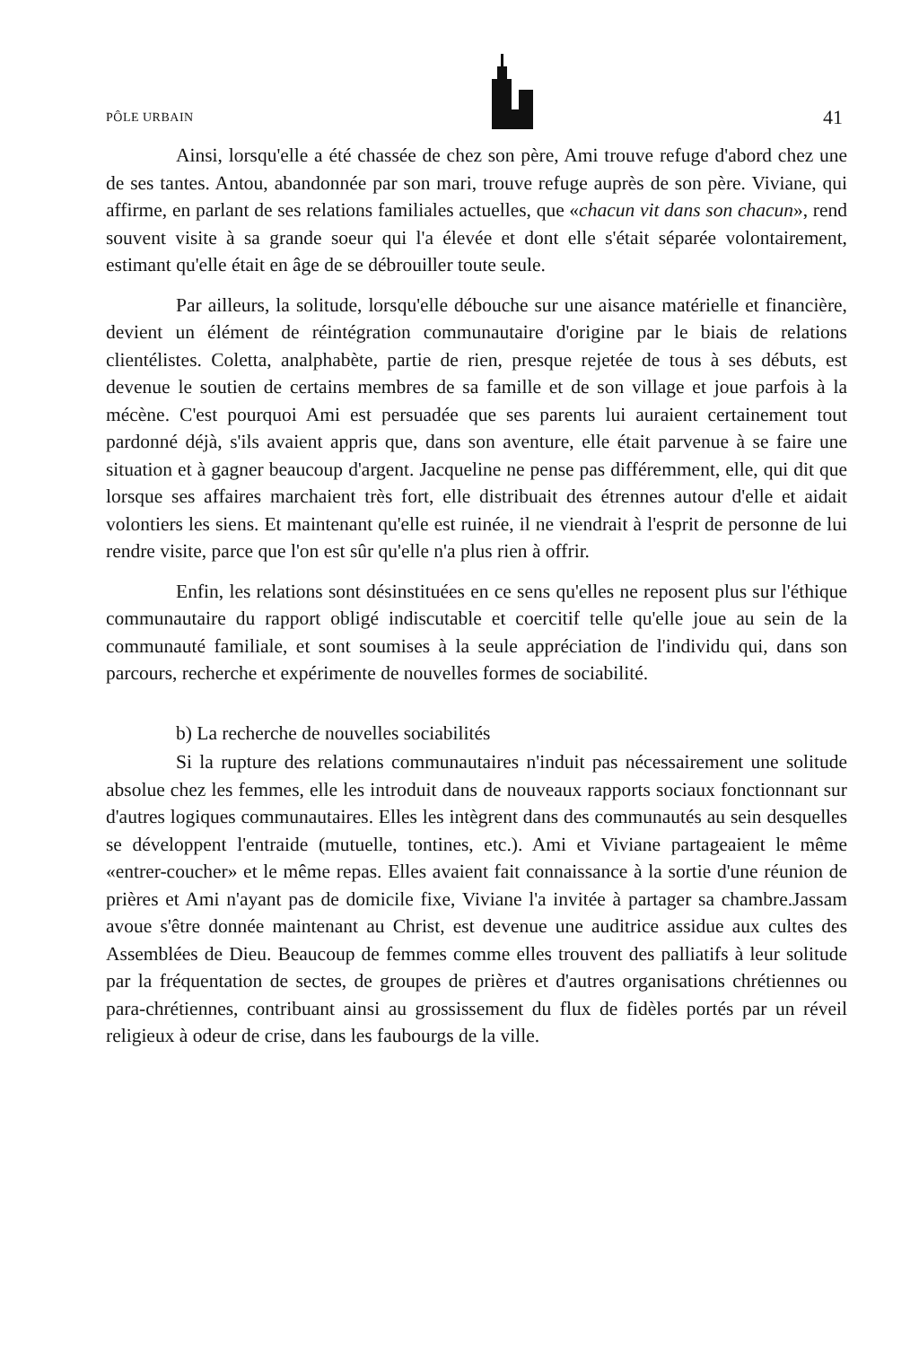PÔLE URBAIN 41
Ainsi, lorsqu'elle a été chassée de chez son père, Ami trouve refuge d'abord chez une de ses tantes. Antou, abandonnée par son mari, trouve refuge auprès de son père. Viviane, qui affirme, en parlant de ses relations familiales actuelles, que «chacun vit dans son chacun», rend souvent visite à sa grande soeur qui l'a élevée et dont elle s'était séparée volontairement, estimant qu'elle était en âge de se débrouiller toute seule.
Par ailleurs, la solitude, lorsqu'elle débouche sur une aisance matérielle et financière, devient un élément de réintégration communautaire d'origine par le biais de relations clientélistes. Coletta, analphabète, partie de rien, presque rejetée de tous à ses débuts, est devenue le soutien de certains membres de sa famille et de son village et joue parfois à la mécène. C'est pourquoi Ami est persuadée que ses parents lui auraient certainement tout pardonné déjà, s'ils avaient appris que, dans son aventure, elle était parvenue à se faire une situation et à gagner beaucoup d'argent. Jacqueline ne pense pas différemment, elle, qui dit que lorsque ses affaires marchaient très fort, elle distribuait des étrennes autour d'elle et aidait volontiers les siens. Et maintenant qu'elle est ruinée, il ne viendrait à l'esprit de personne de lui rendre visite, parce que l'on est sûr qu'elle n'a plus rien à offrir.
Enfin, les relations sont désinstituées en ce sens qu'elles ne reposent plus sur l'éthique communautaire du rapport obligé indiscutable et coercitif telle qu'elle joue au sein de la communauté familiale, et sont soumises à la seule appréciation de l'individu qui, dans son parcours, recherche et expérimente de nouvelles formes de sociabilité.
b) La recherche de nouvelles sociabilités
Si la rupture des relations communautaires n'induit pas nécessairement une solitude absolue chez les femmes, elle les introduit dans de nouveaux rapports sociaux fonctionnant sur d'autres logiques communautaires. Elles les intègrent dans des communautés au sein desquelles se développent l'entraide (mutuelle, tontines, etc.). Ami et Viviane partageaient le même «entrer-coucher» et le même repas. Elles avaient fait connaissance à la sortie d'une réunion de prières et Ami n'ayant pas de domicile fixe, Viviane l'a invitée à partager sa chambre.Jassam avoue s'être donnée maintenant au Christ, est devenue une auditrice assidue aux cultes des Assemblées de Dieu. Beaucoup de femmes comme elles trouvent des palliatifs à leur solitude par la fréquentation de sectes, de groupes de prières et d'autres organisations chrétiennes ou para-chrétiennes, contribuant ainsi au grossissement du flux de fidèles portés par un réveil religieux à odeur de crise, dans les faubourgs de la ville.